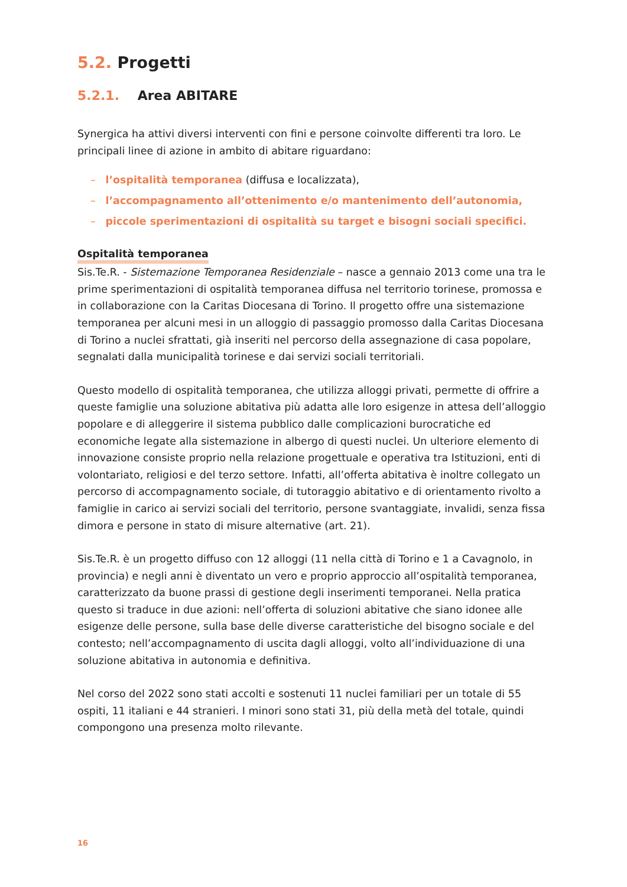5.2. Progetti
5.2.1. Area ABITARE
Synergica ha attivi diversi interventi con fini e persone coinvolte differenti tra loro. Le principali linee di azione in ambito di abitare riguardano:
– l’ospitalità temporanea (diffusa e localizzata),
– l’accompagnamento all’ottenimento e/o mantenimento dell’autonomia,
– piccole sperimentazioni di ospitalità su target e bisogni sociali specifici.
Ospitalità temporanea
Sis.Te.R. - Sistemazione Temporanea Residenziale – nasce a gennaio 2013 come una tra le prime sperimentazioni di ospitalità temporanea diffusa nel territorio torinese, promossa e in collaborazione con la Caritas Diocesana di Torino. Il progetto offre una sistemazione temporanea per alcuni mesi in un alloggio di passaggio promosso dalla Caritas Diocesana di Torino a nuclei sfrattati, già inseriti nel percorso della assegnazione di casa popolare, segnalati dalla municipalità torinese e dai servizi sociali territoriali.
Questo modello di ospitalità temporanea, che utilizza alloggi privati, permette di offrire a queste famiglie una soluzione abitativa più adatta alle loro esigenze in attesa dell’alloggio popolare e di alleggerire il sistema pubblico dalle complicazioni burocratiche ed economiche legate alla sistemazione in albergo di questi nuclei. Un ulteriore elemento di innovazione consiste proprio nella relazione progettuale e operativa tra Istituzioni, enti di volontariato, religiosi e del terzo settore. Infatti, all’offerta abitativa è inoltre collegato un percorso di accompagnamento sociale, di tutoraggio abitativo e di orientamento rivolto a famiglie in carico ai servizi sociali del territorio, persone svantaggiate, invalidi, senza fissa dimora e persone in stato di misure alternative (art. 21).
Sis.Te.R. è un progetto diffuso con 12 alloggi (11 nella città di Torino e 1 a Cavagnolo, in provincia) e negli anni è diventato un vero e proprio approccio all’ospitalità temporanea, caratterizzato da buone prassi di gestione degli inserimenti temporanei. Nella pratica questo si traduce in due azioni: nell’offerta di soluzioni abitative che siano idonee alle esigenze delle persone, sulla base delle diverse caratteristiche del bisogno sociale e del contesto; nell’accompagnamento di uscita dagli alloggi, volto all’individuazione di una soluzione abitativa in autonomia e definitiva.
Nel corso del 2022 sono stati accolti e sostenuti 11 nuclei familiari per un totale di 55 ospiti, 11 italiani e 44 stranieri. I minori sono stati 31, più della metà del totale, quindi compongono una presenza molto rilevante.
16